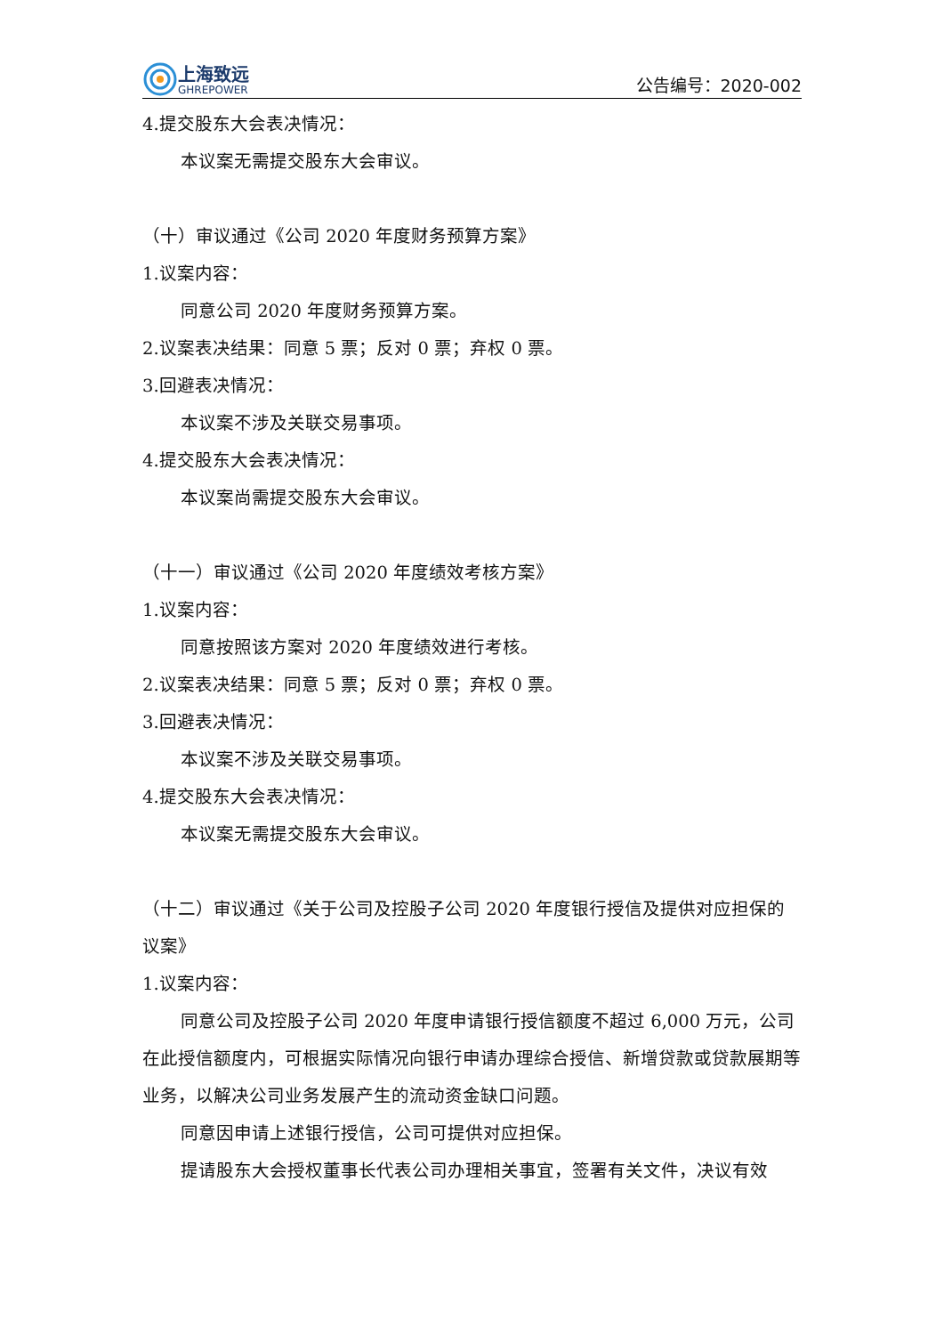上海致远
GHREPOWER
公告编号：2020-002
4.提交股东大会表决情况：
本议案无需提交股东大会审议。
（十）审议通过《公司 2020 年度财务预算方案》
1.议案内容：
同意公司 2020 年度财务预算方案。
2.议案表决结果：同意 5 票；反对 0 票；弃权 0 票。
3.回避表决情况：
本议案不涉及关联交易事项。
4.提交股东大会表决情况：
本议案尚需提交股东大会审议。
（十一）审议通过《公司 2020 年度绩效考核方案》
1.议案内容：
同意按照该方案对 2020 年度绩效进行考核。
2.议案表决结果：同意 5 票；反对 0 票；弃权 0 票。
3.回避表决情况：
本议案不涉及关联交易事项。
4.提交股东大会表决情况：
本议案无需提交股东大会审议。
（十二）审议通过《关于公司及控股子公司 2020 年度银行授信及提供对应担保的议案》
1.议案内容：
同意公司及控股子公司 2020 年度申请银行授信额度不超过 6,000 万元，公司在此授信额度内，可根据实际情况向银行申请办理综合授信、新增贷款或贷款展期等业务，以解决公司业务发展产生的流动资金缺口问题。
同意因申请上述银行授信，公司可提供对应担保。
提请股东大会授权董事长代表公司办理相关事宜，签署有关文件，决议有效